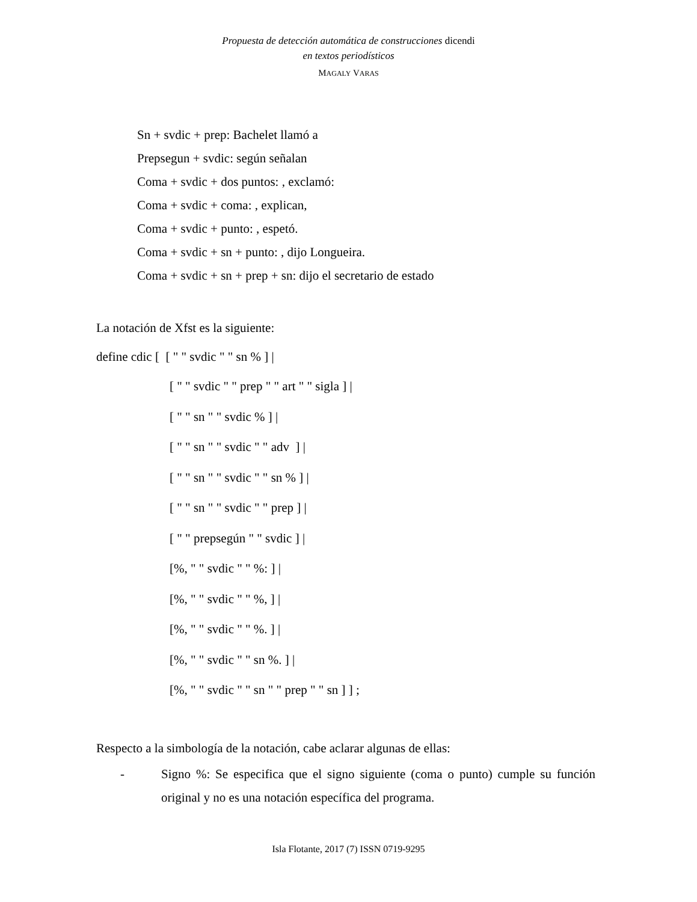Propuesta de detección automática de construcciones dicendi
en textos periodísticos
MAGALY VARAS
Sn + svdic + prep: Bachelet llamó a
Prepsegun + svdic: según señalan
Coma + svdic + dos puntos: , exclamó:
Coma + svdic + coma: , explican,
Coma + svdic + punto: , espetó.
Coma + svdic + sn + punto: , dijo Longueira.
Coma + svdic + sn + prep + sn: dijo el secretario de estado
La notación de Xfst es la siguiente:
define cdic [ [ " " svdic " " sn % ] |
[ " " svdic " " prep " " art " " sigla ] |
[ " " sn " " svdic % ] |
[ " " sn " " svdic " " adv ] |
[ " " sn " " svdic " " sn % ] |
[ " " sn " " svdic " " prep ] |
[ " " prepsegún " " svdic ] |
[%, " " svdic " " %: ] |
[%, " " svdic " " %, ] |
[%, " " svdic " " %. ] |
[%, " " svdic " " sn %. ] |
[%, " " svdic " " sn " " prep " " sn ] ] ;
Respecto a la simbología de la notación, cabe aclarar algunas de ellas:
- Signo %: Se especifica que el signo siguiente (coma o punto) cumple su función original y no es una notación específica del programa.
Isla Flotante, 2017 (7) ISSN 0719-9295